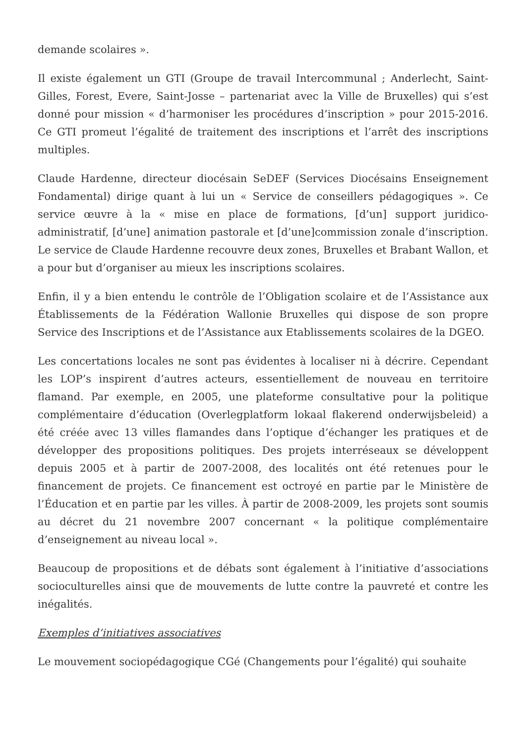demande scolaires ».
Il existe également un GTI (Groupe de travail Intercommunal ; Anderlecht, Saint-Gilles, Forest, Evere, Saint-Josse – partenariat avec la Ville de Bruxelles) qui s’est donné pour mission « d’harmoniser les procédures d’inscription » pour 2015-2016. Ce GTI promeut l’égalité de traitement des inscriptions et l’arrêt des inscriptions multiples.
Claude Hardenne, directeur diocésain SeDEF (Services Diocésains Enseignement Fondamental) dirige quant à lui un « Service de conseillers pédagogiques ». Ce service œuvre à la « mise en place de formations, [d’un] support juridico-administratif, [d’une] animation pastorale et [d’une]commission zonale d’inscription. Le service de Claude Hardenne recouvre deux zones, Bruxelles et Brabant Wallon, et a pour but d’organiser au mieux les inscriptions scolaires.
Enfin, il y a bien entendu le contrôle de l’Obligation scolaire et de l’Assistance aux Établissements de la Fédération Wallonie Bruxelles qui dispose de son propre Service des Inscriptions et de l’Assistance aux Etablissements scolaires de la DGEO.
Les concertations locales ne sont pas évidentes à localiser ni à décrire. Cependant les LOP’s inspirent d’autres acteurs, essentiellement de nouveau en territoire flamand. Par exemple, en 2005, une plateforme consultative pour la politique complémentaire d’éducation (Overlegplatform lokaal flakerend onderwijsbeleid) a été créée avec 13 villes flamandes dans l’optique d’échanger les pratiques et de développer des propositions politiques. Des projets interréseaux se développent depuis 2005 et à partir de 2007-2008, des localités ont été retenues pour le financement de projets. Ce financement est octroyé en partie par le Ministère de l’Éducation et en partie par les villes. À partir de 2008-2009, les projets sont soumis au décret du 21 novembre 2007 concernant « la politique complémentaire d’enseignement au niveau local ».
Beaucoup de propositions et de débats sont également à l’initiative d’associations socioculturelles ainsi que de mouvements de lutte contre la pauvreté et contre les inégalités.
Exemples d’initiatives associatives
Le mouvement sociopédagogique CGé (Changements pour l’égalité) qui souhaite